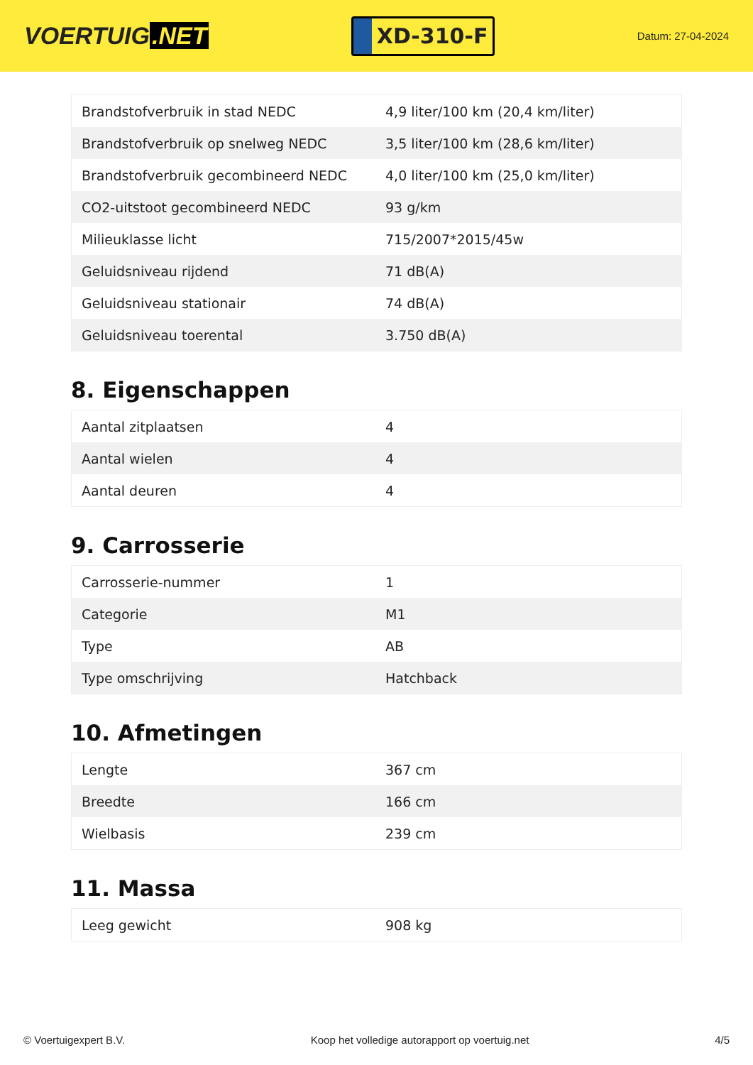VOERTUIG.NET
XD-310-F
Datum: 27-04-2024
| Brandstofverbruik in stad NEDC | 4,9 liter/100 km (20,4 km/liter) |
| Brandstofverbruik op snelweg NEDC | 3,5 liter/100 km (28,6 km/liter) |
| Brandstofverbruik gecombineerd NEDC | 4,0 liter/100 km (25,0 km/liter) |
| CO2-uitstoot gecombineerd NEDC | 93 g/km |
| Milieuklasse licht | 715/2007*2015/45w |
| Geluidsniveau rijdend | 71 dB(A) |
| Geluidsniveau stationair | 74 dB(A) |
| Geluidsniveau toerental | 3.750 dB(A) |
8. Eigenschappen
| Aantal zitplaatsen | 4 |
| Aantal wielen | 4 |
| Aantal deuren | 4 |
9. Carrosserie
| Carrosserie-nummer | 1 |
| Categorie | M1 |
| Type | AB |
| Type omschrijving | Hatchback |
10. Afmetingen
| Lengte | 367 cm |
| Breedte | 166 cm |
| Wielbasis | 239 cm |
11. Massa
| Leeg gewicht | 908 kg |
© Voertuigexpert B.V. Koop het volledige autorapport op voertuig.net 4/5